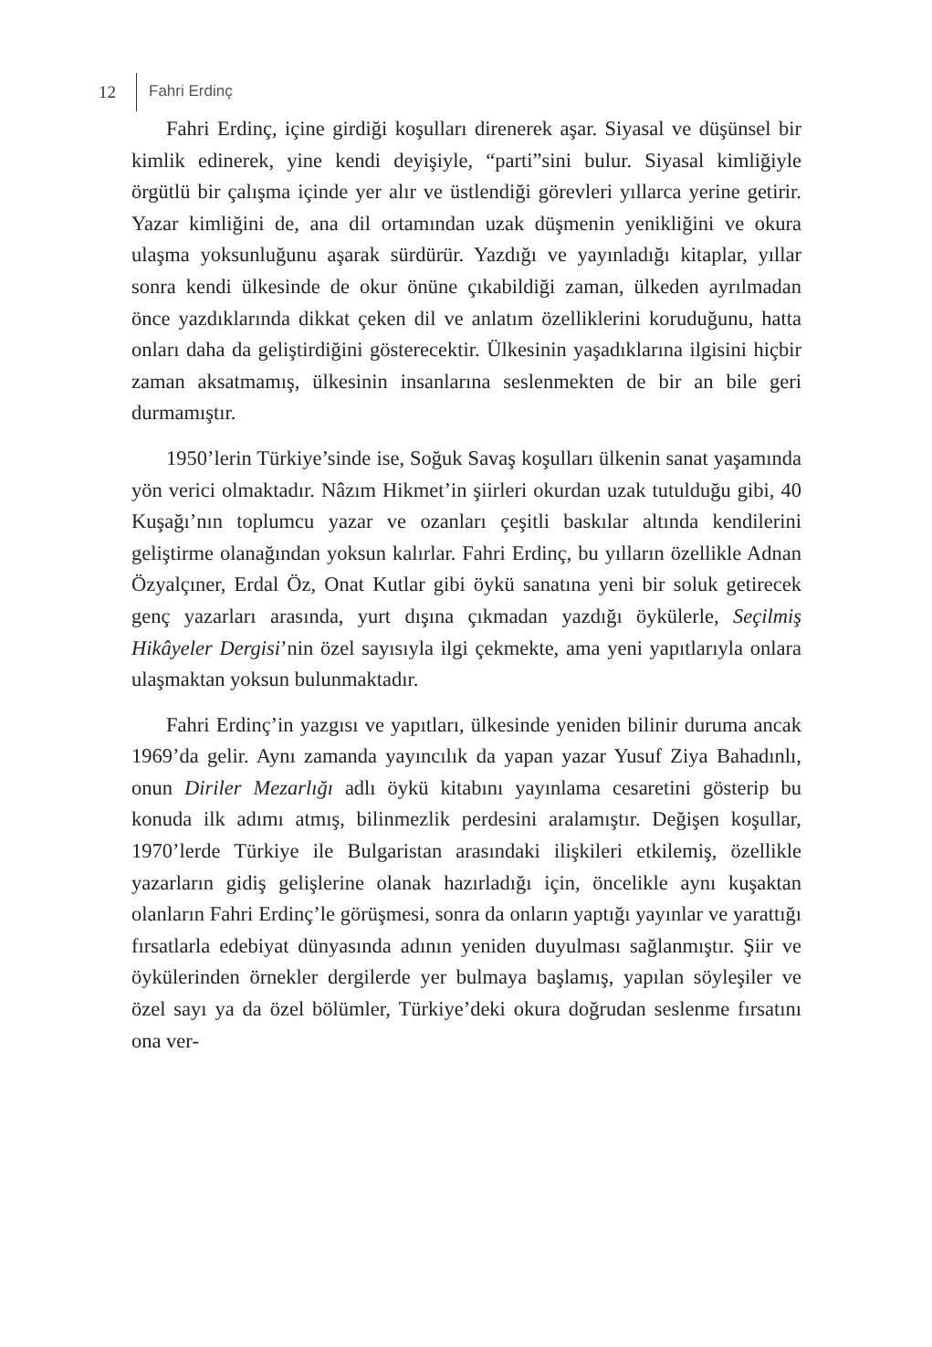12 Fahri Erdinç
Fahri Erdinç, içine girdiği koşulları direnerek aşar. Siyasal ve düşünsel bir kimlik edinerek, yine kendi deyişiyle, “parti”sini bulur. Siyasal kimliğiyle örgütlü bir çalışma içinde yer alır ve üstlendiği görevleri yıllarca yerine getirir. Yazar kimliğini de, ana dil ortamından uzak düşmenin yenikliğini ve okura ulaşma yoksunluğunu aşarak sürdürür. Yazdığı ve yayınladığı kitaplar, yıllar sonra kendi ülkesinde de okur önüne çıkabildiği zaman, ülkeden ayrılmadan önce yazdıklarında dikkat çeken dil ve anlatım özelliklerini koruduğunu, hatta onları daha da geliştirdiğini gösterecektir. Ülkesinin yaşadıklarına ilgisini hiçbir zaman aksatmamış, ülkesinin insanlarına seslenmekten de bir an bile geri durmamıştır.
1950’lerin Türkiye’sinde ise, Soğuk Savaş koşulları ülkenin sanat yaşamında yön verici olmaktadır. Nâzım Hikmet’in şiirleri okurdan uzak tutulduğu gibi, 40 Kuşağı’nın toplumcu yazar ve ozanları çeşitli baskılar altında kendilerini geliştirme olanağından yoksun kalırlar. Fahri Erdinç, bu yılların özellikle Adnan Özyalçıner, Erdal Öz, Onat Kutlar gibi öykü sanatına yeni bir soluk getirecek genç yazarları arasında, yurt dışına çıkmadan yazdığı öykülerle, Seçilmiş Hikâyeler Dergisi’nin özel sayısıyla ilgi çekmekte, ama yeni yapıtlarıyla onlara ulaşmaktan yoksun bulunmaktadır.
Fahri Erdinç’in yazgısı ve yapıtları, ülkesinde yeniden bilinir duruma ancak 1969’da gelir. Aynı zamanda yayıncılık da yapan yazar Yusuf Ziya Bahadınlı, onun Diriler Mezarlığı adlı öykü kitabını yayınlama cesaretini gösterip bu konuda ilk adımı atmış, bilinmezlik perdesini aralamıştır. Değişen koşullar, 1970’lerde Türkiye ile Bulgaristan arasındaki ilişkileri etkilemiş, özellikle yazarların gidiş gelişlerine olanak hazırladığı için, öncelikle aynı kuşaktan olanların Fahri Erdinç’le görüşmesi, sonra da onların yaptığı yayınlar ve yarattığı fırsatlarla edebiyat dünyasında adının yeniden duyulması sağlanmıştır. Şiir ve öykülerinden örnekler dergilerde yer bulmaya başlamış, yapılan söyleşiler ve özel sayı ya da özel bölümler, Türkiye’deki okura doğrudan seslenme fırsatını ona ver-